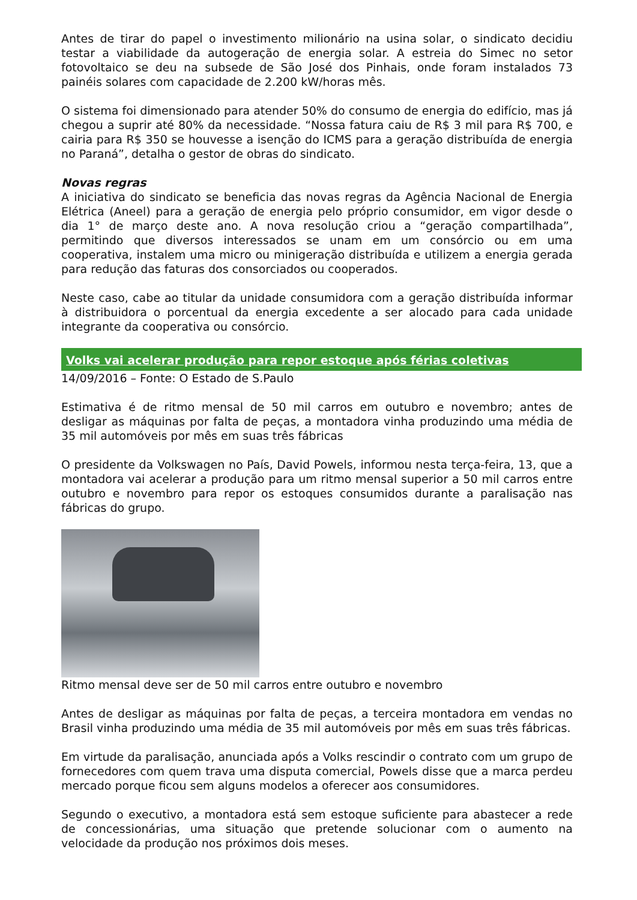Antes de tirar do papel o investimento milionário na usina solar, o sindicato decidiu testar a viabilidade da autogeração de energia solar. A estreia do Simec no setor fotovoltaico se deu na subsede de São José dos Pinhais, onde foram instalados 73 painéis solares com capacidade de 2.200 kW/horas mês.
O sistema foi dimensionado para atender 50% do consumo de energia do edifício, mas já chegou a suprir até 80% da necessidade. “Nossa fatura caiu de R$ 3 mil para R$ 700, e cairia para R$ 350 se houvesse a isenção do ICMS para a geração distribuída de energia no Paraná”, detalha o gestor de obras do sindicato.
Novas regras
A iniciativa do sindicato se beneficia das novas regras da Agência Nacional de Energia Elétrica (Aneel) para a geração de energia pelo próprio consumidor, em vigor desde o dia 1° de março deste ano. A nova resolução criou a “geração compartilhada”, permitindo que diversos interessados se unam em um consórcio ou em uma cooperativa, instalem uma micro ou minigeração distribuída e utilizem a energia gerada para redução das faturas dos consorciados ou cooperados.
Neste caso, cabe ao titular da unidade consumidora com a geração distribuída informar à distribuidora o porcentual da energia excedente a ser alocado para cada unidade integrante da cooperativa ou consórcio.
Volks vai acelerar produção para repor estoque após férias coletivas
14/09/2016 – Fonte: O Estado de S.Paulo
Estimativa é de ritmo mensal de 50 mil carros em outubro e novembro; antes de desligar as máquinas por falta de peças, a montadora vinha produzindo uma média de 35 mil automóveis por mês em suas três fábricas
O presidente da Volkswagen no País, David Powels, informou nesta terça-feira, 13, que a montadora vai acelerar a produção para um ritmo mensal superior a 50 mil carros entre outubro e novembro para repor os estoques consumidos durante a paralisação nas fábricas do grupo.
Ritmo mensal deve ser de 50 mil carros entre outubro e novembro
Antes de desligar as máquinas por falta de peças, a terceira montadora em vendas no Brasil vinha produzindo uma média de 35 mil automóveis por mês em suas três fábricas.
Em virtude da paralisação, anunciada após a Volks rescindir o contrato com um grupo de fornecedores com quem trava uma disputa comercial, Powels disse que a marca perdeu mercado porque ficou sem alguns modelos a oferecer aos consumidores.
Segundo o executivo, a montadora está sem estoque suficiente para abastecer a rede de concessionárias, uma situação que pretende solucionar com o aumento na velocidade da produção nos próximos dois meses.